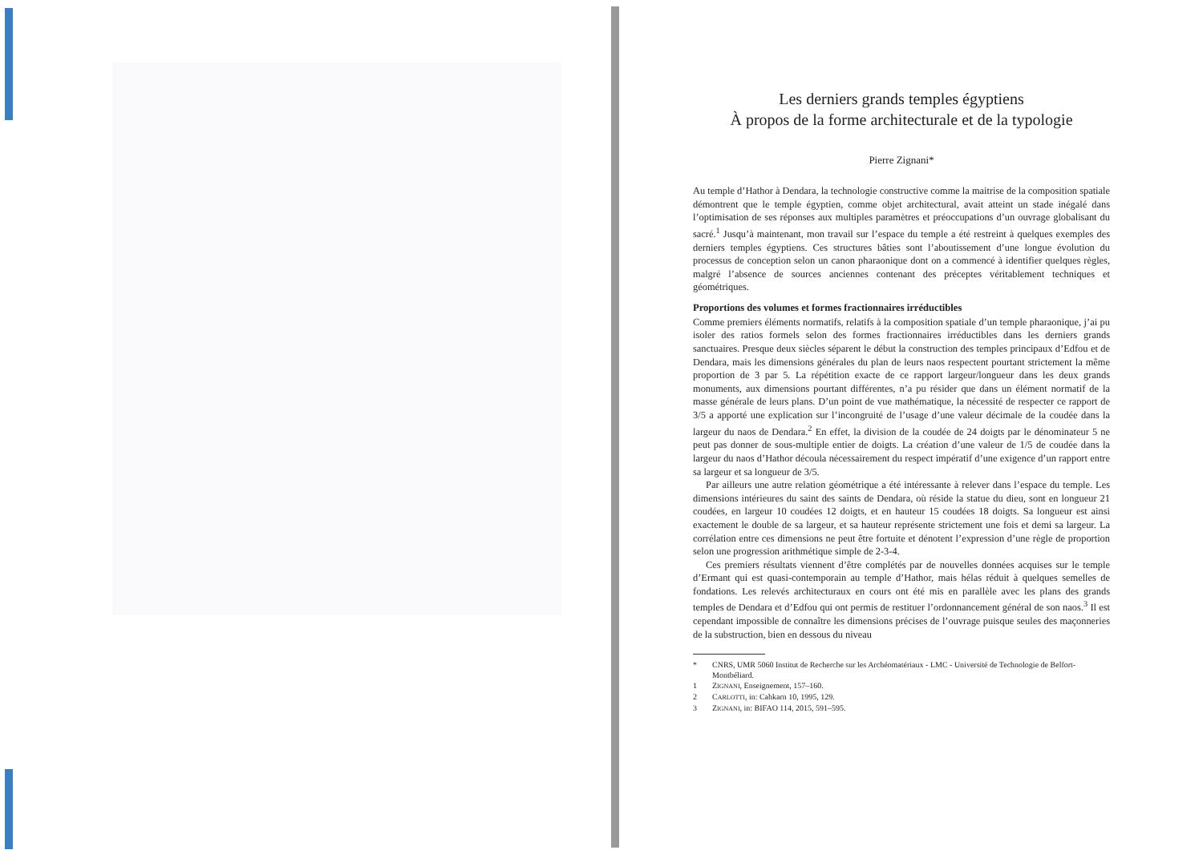Les derniers grands temples égyptiens
À propos de la forme architecturale et de la typologie
Pierre Zignani*
Au temple d’Hathor à Dendara, la technologie constructive comme la maitrise de la composition spatiale démontrent que le temple égyptien, comme objet architectural, avait atteint un stade inégalé dans l’optimisation de ses réponses aux multiples paramètres et préoccupations d’un ouvrage globalisant du sacré.<sup>1</sup> Jusqu’à maintenant, mon travail sur l’espace du temple a été restreint à quelques exemples des derniers temples égyptiens. Ces structures bâties sont l’aboutissement d’une longue évolution du processus de conception selon un canon pharaonique dont on a commencé à identifier quelques règles, malgré l’absence de sources anciennes contenant des préceptes véritablement techniques et géométriques.
Proportions des volumes et formes fractionnaires irréductibles
Comme premiers éléments normatifs, relatifs à la composition spatiale d’un temple pharaonique, j’ai pu isoler des ratios formels selon des formes fractionnaires irréductibles dans les derniers grands sanctuaires. Presque deux siècles séparent le début la construction des temples principaux d’Edfou et de Dendara, mais les dimensions générales du plan de leurs naos respectent pourtant strictement la même proportion de 3 par 5. La répétition exacte de ce rapport largeur/longueur dans les deux grands monuments, aux dimensions pourtant différentes, n’a pu résider que dans un élément normatif de la masse générale de leurs plans. D’un point de vue mathématique, la nécessité de respecter ce rapport de 3/5 a apporté une explication sur l’incongruité de l’usage d’une valeur décimale de la coudée dans la largeur du naos de Dendara.<sup>2</sup> En effet, la division de la coudée de 24 doigts par le dénominateur 5 ne peut pas donner de sous-multiple entier de doigts. La création d’une valeur de 1/5 de coudée dans la largeur du naos d’Hathor découla nécessairement du respect impératif d’une exigence d’un rapport entre sa largeur et sa longueur de 3/5.
Par ailleurs une autre relation géométrique a été intéressante à relever dans l’espace du temple. Les dimensions intérieures du saint des saints de Dendara, où réside la statue du dieu, sont en longueur 21 coudées, en largeur 10 coudées 12 doigts, et en hauteur 15 coudées 18 doigts. Sa longueur est ainsi exactement le double de sa largeur, et sa hauteur représente strictement une fois et demi sa largeur. La corrélation entre ces dimensions ne peut être fortuite et dénotent l’expression d’une règle de proportion selon une progression arithmétique simple de 2-3-4.
Ces premiers résultats viennent d’être complétés par de nouvelles données acquises sur le temple d’Ermant qui est quasi-contemporain au temple d’Hathor, mais hélas réduit à quelques semelles de fondations. Les relevés architecturaux en cours ont été mis en parallèle avec les plans des grands temples de Dendara et d’Edfou qui ont permis de restituer l’ordonnancement général de son naos.<sup>3</sup> Il est cependant impossible de connaître les dimensions précises de l’ouvrage puisque seules des maçonneries de la substruction, bien en dessous du niveau
* CNRS, UMR 5060 Institut de Recherche sur les Archéomatériaux - LMC - Université de Technologie de Belfort-Montbéliard.
1 ZIGNANI, Enseignement, 157–160.
2 CARLOTTI, in: Cahkarn 10, 1995, 129.
3 ZIGNANI, in: BIFAO 114, 2015, 591–595.